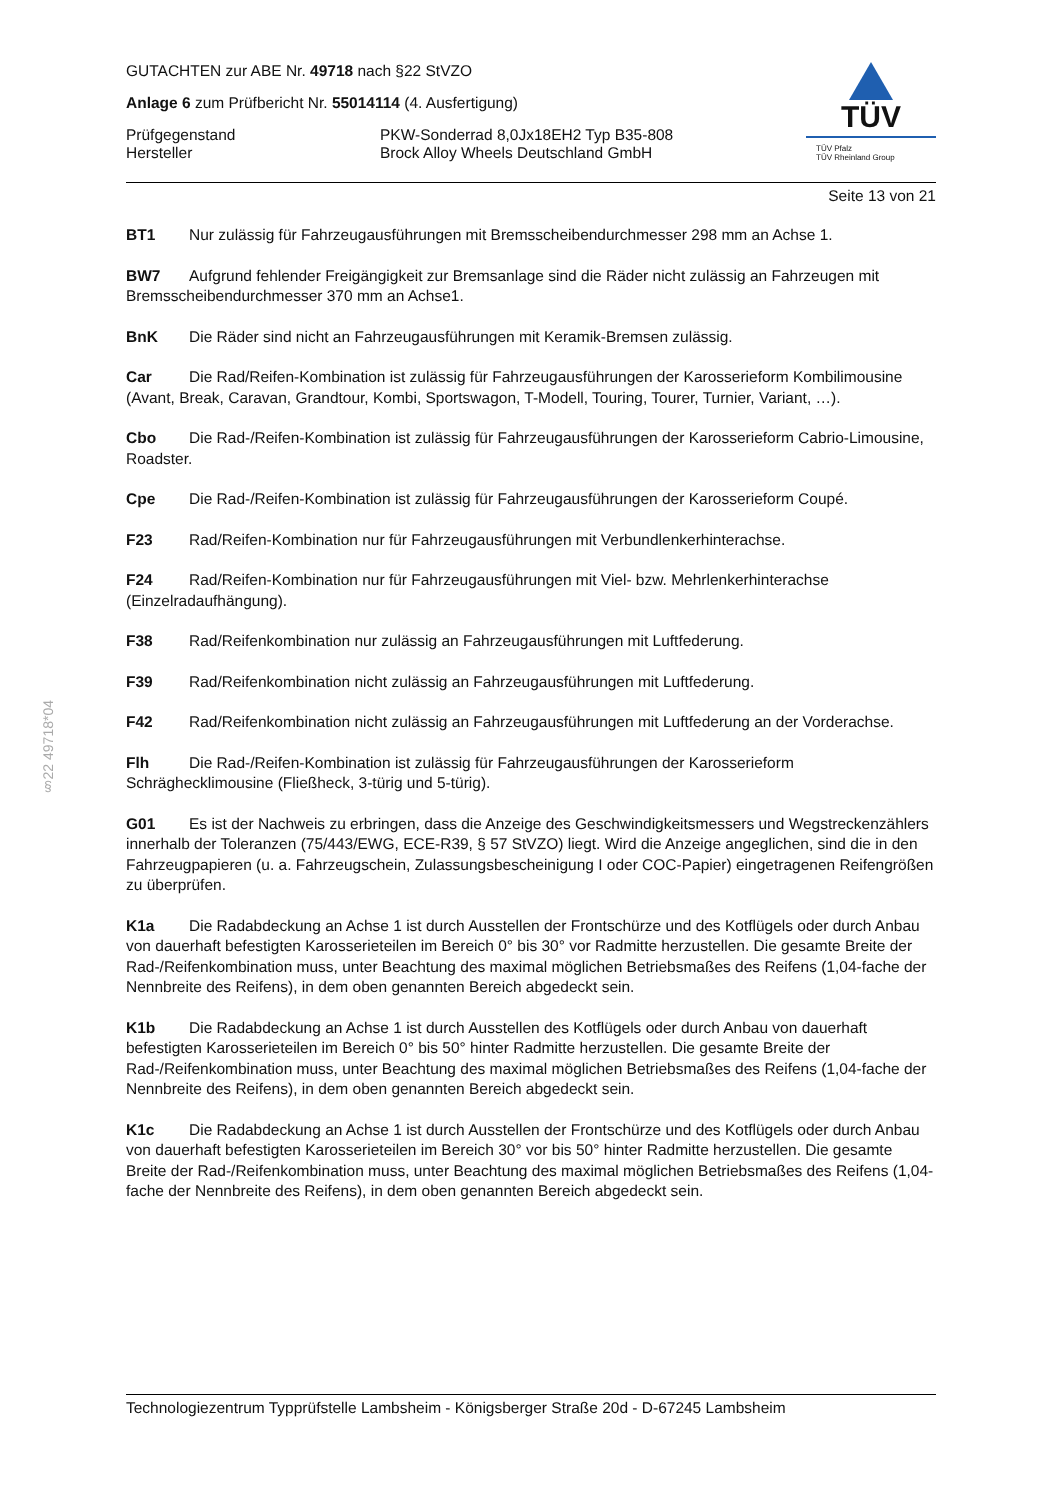§22 49718*04
TÜV
TÜV Pfalz
TÜV Rheinland Group
GUTACHTEN zur ABE Nr. 49718 nach §22 StVZO
Anlage 6 zum Prüfbericht Nr. 55014114 (4. Ausfertigung)
Prüfgegenstand PKW-Sonderrad 8,0Jx18EH2 Typ B35-808
Hersteller Brock Alloy Wheels Deutschland GmbH
Seite 13 von 21
BT1 Nur zulässig für Fahrzeugausführungen mit Bremsscheibendurchmesser 298 mm an Achse 1.
BW7 Aufgrund fehlender Freigängigkeit zur Bremsanlage sind die Räder nicht zulässig an Fahrzeugen mit Bremsscheibendurchmesser 370 mm an Achse1.
BnK Die Räder sind nicht an Fahrzeugausführungen mit Keramik-Bremsen zulässig.
Car Die Rad/Reifen-Kombination ist zulässig für Fahrzeugausführungen der Karosserieform Kombilimousine (Avant, Break, Caravan, Grandtour, Kombi, Sportswagon, T-Modell, Touring, Tourer, Turnier, Variant, …).
Cbo Die Rad-/Reifen-Kombination ist zulässig für Fahrzeugausführungen der Karosserieform Cabrio-Limousine, Roadster.
Cpe Die Rad-/Reifen-Kombination ist zulässig für Fahrzeugausführungen der Karosserieform Coupé.
F23 Rad/Reifen-Kombination nur für Fahrzeugausführungen mit Verbundlenkerhinterachse.
F24 Rad/Reifen-Kombination nur für Fahrzeugausführungen mit Viel- bzw. Mehrlenkerhinterachse (Einzelradaufhängung).
F38 Rad/Reifenkombination nur zulässig an Fahrzeugausführungen mit Luftfederung.
F39 Rad/Reifenkombination nicht zulässig an Fahrzeugausführungen mit Luftfederung.
F42 Rad/Reifenkombination nicht zulässig an Fahrzeugausführungen mit Luftfederung an der Vorderachse.
Flh Die Rad-/Reifen-Kombination ist zulässig für Fahrzeugausführungen der Karosserieform Schräghecklimousine (Fließheck, 3-türig und 5-türig).
G01 Es ist der Nachweis zu erbringen, dass die Anzeige des Geschwindigkeitsmessers und Wegstreckenzählers innerhalb der Toleranzen (75/443/EWG, ECE-R39, § 57 StVZO) liegt. Wird die Anzeige angeglichen, sind die in den Fahrzeugpapieren (u. a. Fahrzeugschein, Zulassungsbescheinigung I oder COC-Papier) eingetragenen Reifengrößen zu überprüfen.
K1a Die Radabdeckung an Achse 1 ist durch Ausstellen der Frontschürze und des Kotflügels oder durch Anbau von dauerhaft befestigten Karosserieteilen im Bereich 0° bis 30° vor Radmitte herzustellen. Die gesamte Breite der Rad-/Reifenkombination muss, unter Beachtung des maximal möglichen Betriebsmaßes des Reifens (1,04-fache der Nennbreite des Reifens), in dem oben genannten Bereich abgedeckt sein.
K1b Die Radabdeckung an Achse 1 ist durch Ausstellen des Kotflügels oder durch Anbau von dauerhaft befestigten Karosserieteilen im Bereich 0° bis 50° hinter Radmitte herzustellen. Die gesamte Breite der Rad-/Reifenkombination muss, unter Beachtung des maximal möglichen Betriebsmaßes des Reifens (1,04-fache der Nennbreite des Reifens), in dem oben genannten Bereich abgedeckt sein.
K1c Die Radabdeckung an Achse 1 ist durch Ausstellen der Frontschürze und des Kotflügels oder durch Anbau von dauerhaft befestigten Karosserieteilen im Bereich 30° vor bis 50° hinter Radmitte herzustellen. Die gesamte Breite der Rad-/Reifenkombination muss, unter Beachtung des maximal möglichen Betriebsmaßes des Reifens (1,04-fache der Nennbreite des Reifens), in dem oben genannten Bereich abgedeckt sein.
Technologiezentrum Typprüfstelle Lambsheim - Königsberger Straße 20d - D-67245 Lambsheim